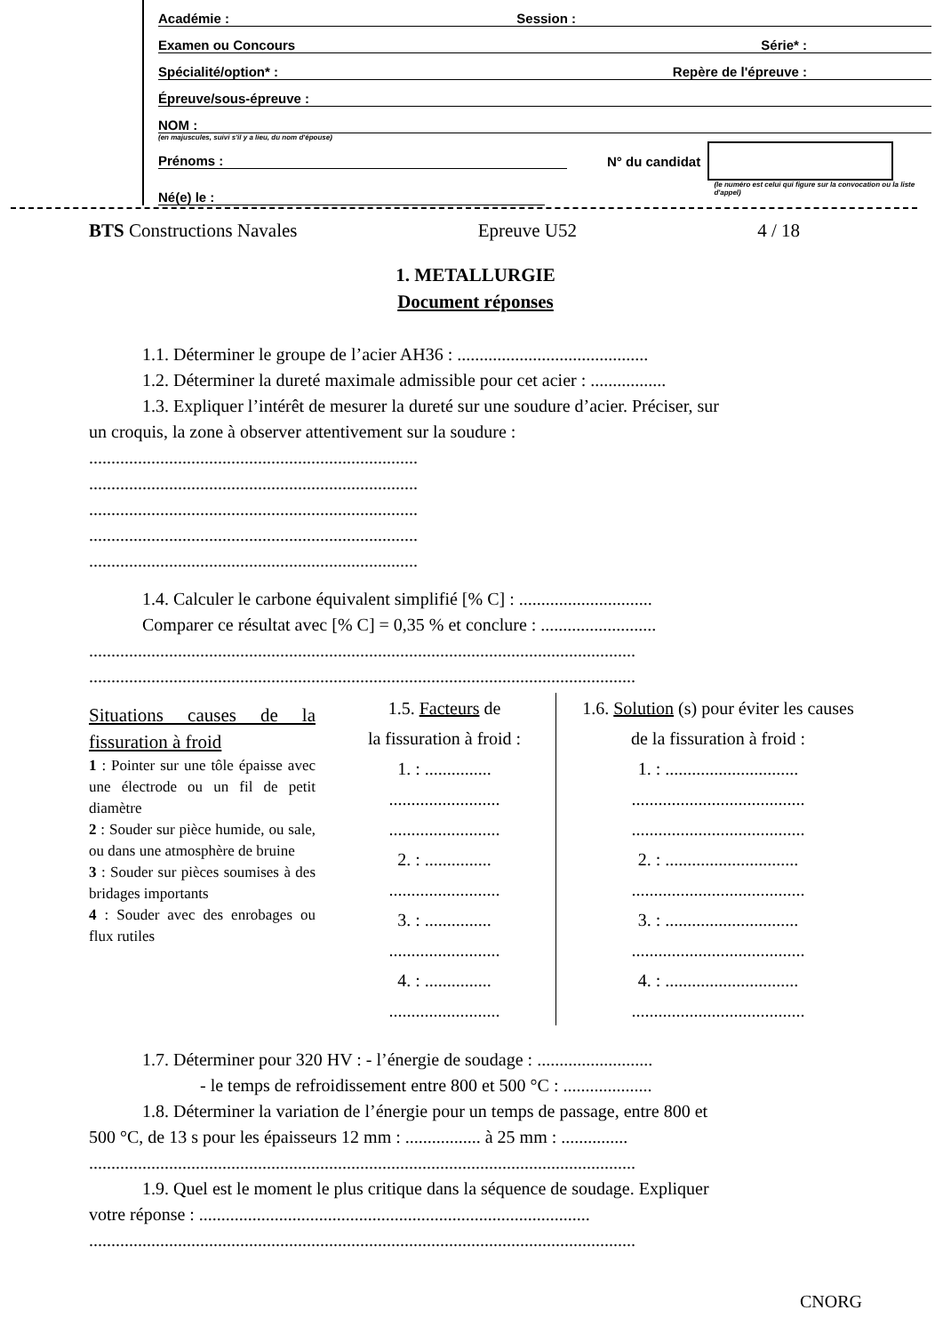Académie : Session :
Examen ou Concours Série* :
Spécialité/option* : Repère de l'épreuve :
Épreuve/sous-épreuve :
NOM :
(en majuscules, suivi s'il y a lieu, du nom d'épouse)
Prénoms : N° du candidat
Né(e) le : (le numéro est celui qui figure sur la convocation ou la liste d'appel)
BTS Constructions Navales Epreuve U52 4 / 18
1. METALLURGIE
Document réponses
1.1. Déterminer le groupe de l’acier AH36 : ...........................................
1.2. Déterminer la dureté maximale admissible pour cet acier : .................
1.3. Expliquer l’intérêt de mesurer la dureté sur une soudure d’acier. Préciser, sur
un croquis, la zone à observer attentivement sur la soudure :
..........................................................................
..........................................................................
..........................................................................
..........................................................................
..........................................................................
1.4. Calculer le carbone équivalent simplifié [% C] : ..............................
Comparer ce résultat avec [% C] = 0,35 % et conclure : ..........................
...........................................................................................................................
...........................................................................................................................
Situations causes de la fissuration à froid
1 : Pointer sur une tôle épaisse avec une électrode ou un fil de petit diamètre
2 : Souder sur pièce humide, ou sale, ou dans une atmosphère de bruine
3 : Souder sur pièces soumises à des bridages importants
4 : Souder avec des enrobages ou flux rutiles
1.5. Facteurs de
la fissuration à froid :
1. : ...............
.........................
.........................
2. : ...............
.........................
3. : ...............
.........................
4. : ...............
.........................
1.6. Solution (s) pour éviter les causes de la fissuration à froid :
1. : ..............................
.......................................
.......................................
2. : ..............................
.......................................
3. : ..............................
.......................................
4. : ..............................
.......................................
1.7. Déterminer pour 320 HV : - l’énergie de soudage : ..........................
- le temps de refroidissement entre 800 et 500 °C : ....................
1.8. Déterminer la variation de l’énergie pour un temps de passage, entre 800 et
500 °C, de 13 s pour les épaisseurs 12 mm : ................. à 25 mm : ...............
...........................................................................................................................
1.9. Quel est le moment le plus critique dans la séquence de soudage. Expliquer
votre réponse : ........................................................................................
...........................................................................................................................
CNORG